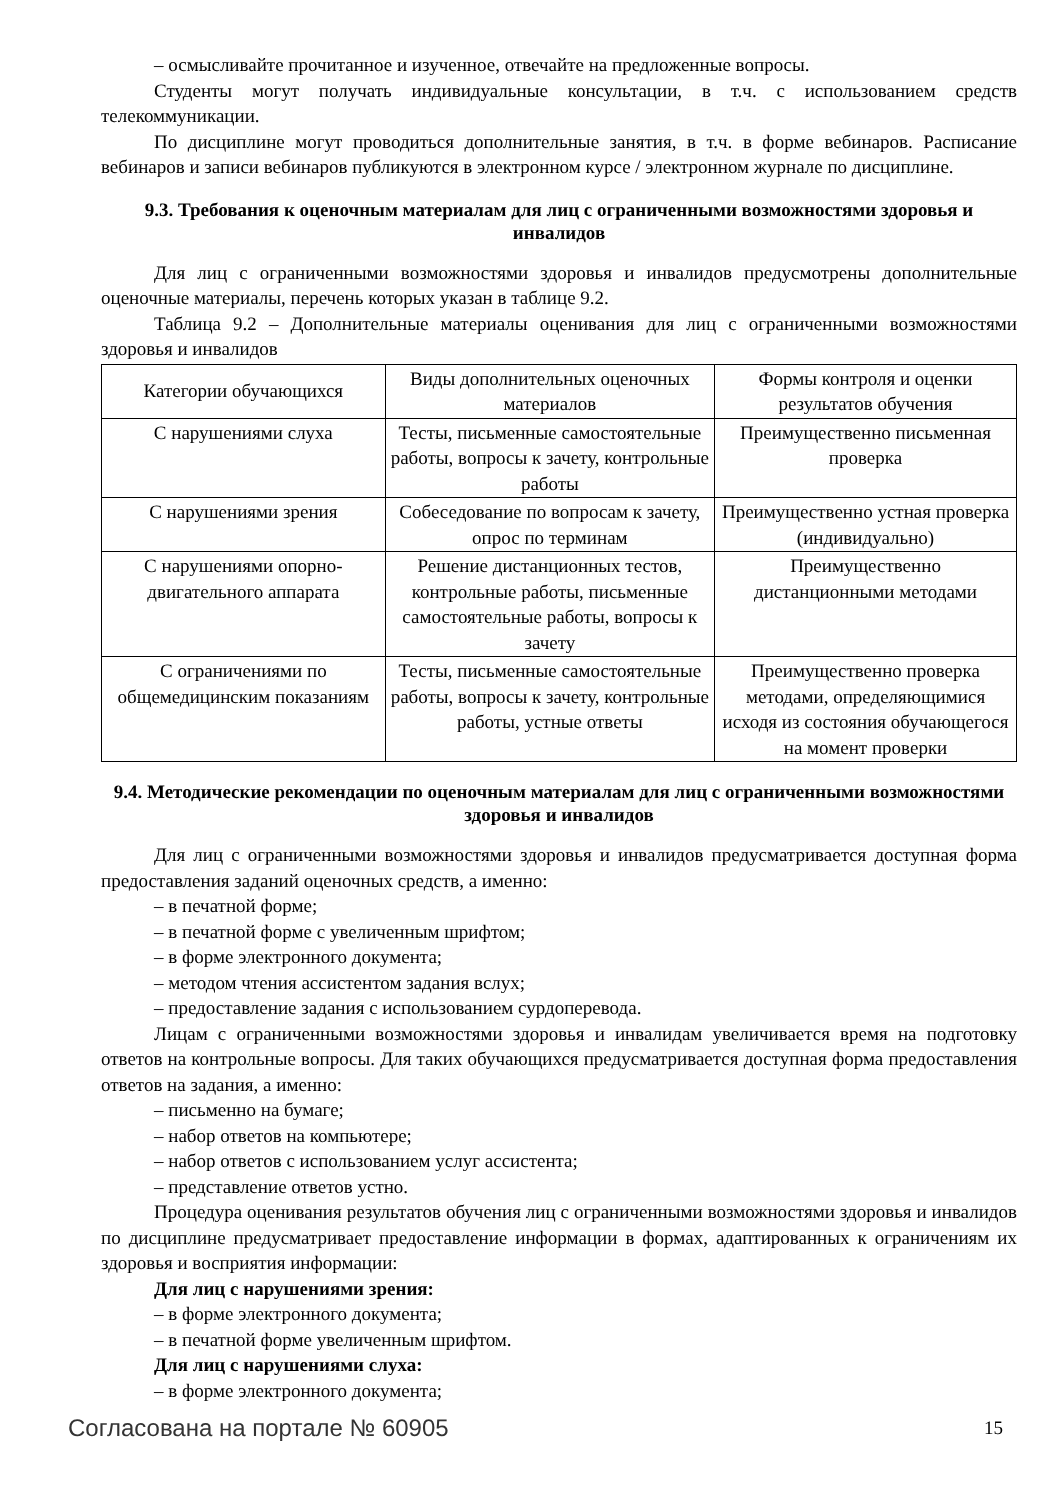– осмысливайте прочитанное и изученное, отвечайте на предложенные вопросы.
Студенты могут получать индивидуальные консультации, в т.ч. с использованием средств телекоммуникации.
По дисциплине могут проводиться дополнительные занятия, в т.ч. в форме вебинаров. Расписание вебинаров и записи вебинаров публикуются в электронном курсе / электронном журнале по дисциплине.
9.3. Требования к оценочным материалам для лиц с ограниченными возможностями здоровья и инвалидов
Для лиц с ограниченными возможностями здоровья и инвалидов предусмотрены дополнительные оценочные материалы, перечень которых указан в таблице 9.2.
Таблица 9.2 – Дополнительные материалы оценивания для лиц с ограниченными возможностями здоровья и инвалидов
| Категории обучающихся | Виды дополнительных оценочных материалов | Формы контроля и оценки результатов обучения |
| С нарушениями слуха | Тесты, письменные самостоятельные работы, вопросы к зачету, контрольные работы | Преимущественно письменная проверка |
| С нарушениями зрения | Собеседование по вопросам к зачету, опрос по терминам | Преимущественно устная проверка (индивидуально) |
| С нарушениями опорно-двигательного аппарата | Решение дистанционных тестов, контрольные работы, письменные самостоятельные работы, вопросы к зачету | Преимущественно дистанционными методами |
| С ограничениями по общемедицинским показаниям | Тесты, письменные самостоятельные работы, вопросы к зачету, контрольные работы, устные ответы | Преимущественно проверка методами, определяющимися исходя из состояния обучающегося на момент проверки |
9.4. Методические рекомендации по оценочным материалам для лиц с ограниченными возможностями здоровья и инвалидов
Для лиц с ограниченными возможностями здоровья и инвалидов предусматривается доступная форма предоставления заданий оценочных средств, а именно:
– в печатной форме;
– в печатной форме с увеличенным шрифтом;
– в форме электронного документа;
– методом чтения ассистентом задания вслух;
– предоставление задания с использованием сурдоперевода.
Лицам с ограниченными возможностями здоровья и инвалидам увеличивается время на подготовку ответов на контрольные вопросы. Для таких обучающихся предусматривается доступная форма предоставления ответов на задания, а именно:
– письменно на бумаге;
– набор ответов на компьютере;
– набор ответов с использованием услуг ассистента;
– представление ответов устно.
Процедура оценивания результатов обучения лиц с ограниченными возможностями здоровья и инвалидов по дисциплине предусматривает предоставление информации в формах, адаптированных к ограничениям их здоровья и восприятия информации:
Для лиц с нарушениями зрения:
– в форме электронного документа;
– в печатной форме увеличенным шрифтом.
Для лиц с нарушениями слуха:
– в форме электронного документа;
Согласована на портале № 60905 15